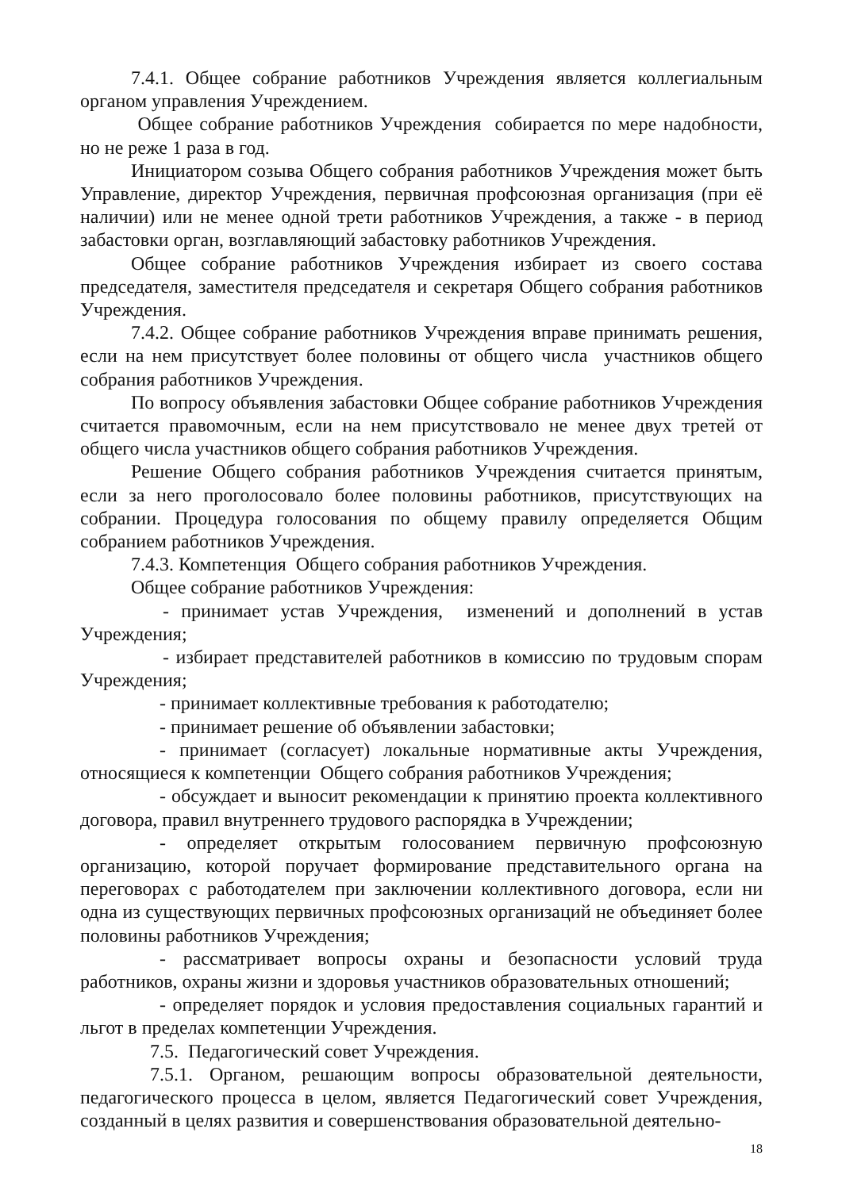7.4.1. Общее собрание работников Учреждения является коллегиальным органом управления Учреждением.
Общее собрание работников Учреждения собирается по мере надобности, но не реже 1 раза в год.
Инициатором созыва Общего собрания работников Учреждения может быть Управление, директор Учреждения, первичная профсоюзная организация (при её наличии) или не менее одной трети работников Учреждения, а также - в период забастовки орган, возглавляющий забастовку работников Учреждения.
Общее собрание работников Учреждения избирает из своего состава председателя, заместителя председателя и секретаря Общего собрания работников Учреждения.
7.4.2. Общее собрание работников Учреждения вправе принимать решения, если на нем присутствует более половины от общего числа участников общего собрания работников Учреждения.
По вопросу объявления забастовки Общее собрание работников Учреждения считается правомочным, если на нем присутствовало не менее двух третей от общего числа участников общего собрания работников Учреждения.
Решение Общего собрания работников Учреждения считается принятым, если за него проголосовало более половины работников, присутствующих на собрании. Процедура голосования по общему правилу определяется Общим собранием работников Учреждения.
7.4.3. Компетенция Общего собрания работников Учреждения.
Общее собрание работников Учреждения:
- принимает устав Учреждения, изменений и дополнений в устав Учреждения;
- избирает представителей работников в комиссию по трудовым спорам Учреждения;
- принимает коллективные требования к работодателю;
- принимает решение об объявлении забастовки;
- принимает (согласует) локальные нормативные акты Учреждения, относящиеся к компетенции Общего собрания работников Учреждения;
- обсуждает и выносит рекомендации к принятию проекта коллективного договора, правил внутреннего трудового распорядка в Учреждении;
- определяет открытым голосованием первичную профсоюзную организацию, которой поручает формирование представительного органа на переговорах с работодателем при заключении коллективного договора, если ни одна из существующих первичных профсоюзных организаций не объединяет более половины работников Учреждения;
- рассматривает вопросы охраны и безопасности условий труда работников, охраны жизни и здоровья участников образовательных отношений;
- определяет порядок и условия предоставления социальных гарантий и льгот в пределах компетенции Учреждения.
7.5. Педагогический совет Учреждения.
7.5.1. Органом, решающим вопросы образовательной деятельности, педагогического процесса в целом, является Педагогический совет Учреждения, созданный в целях развития и совершенствования образовательной деятельно-
18